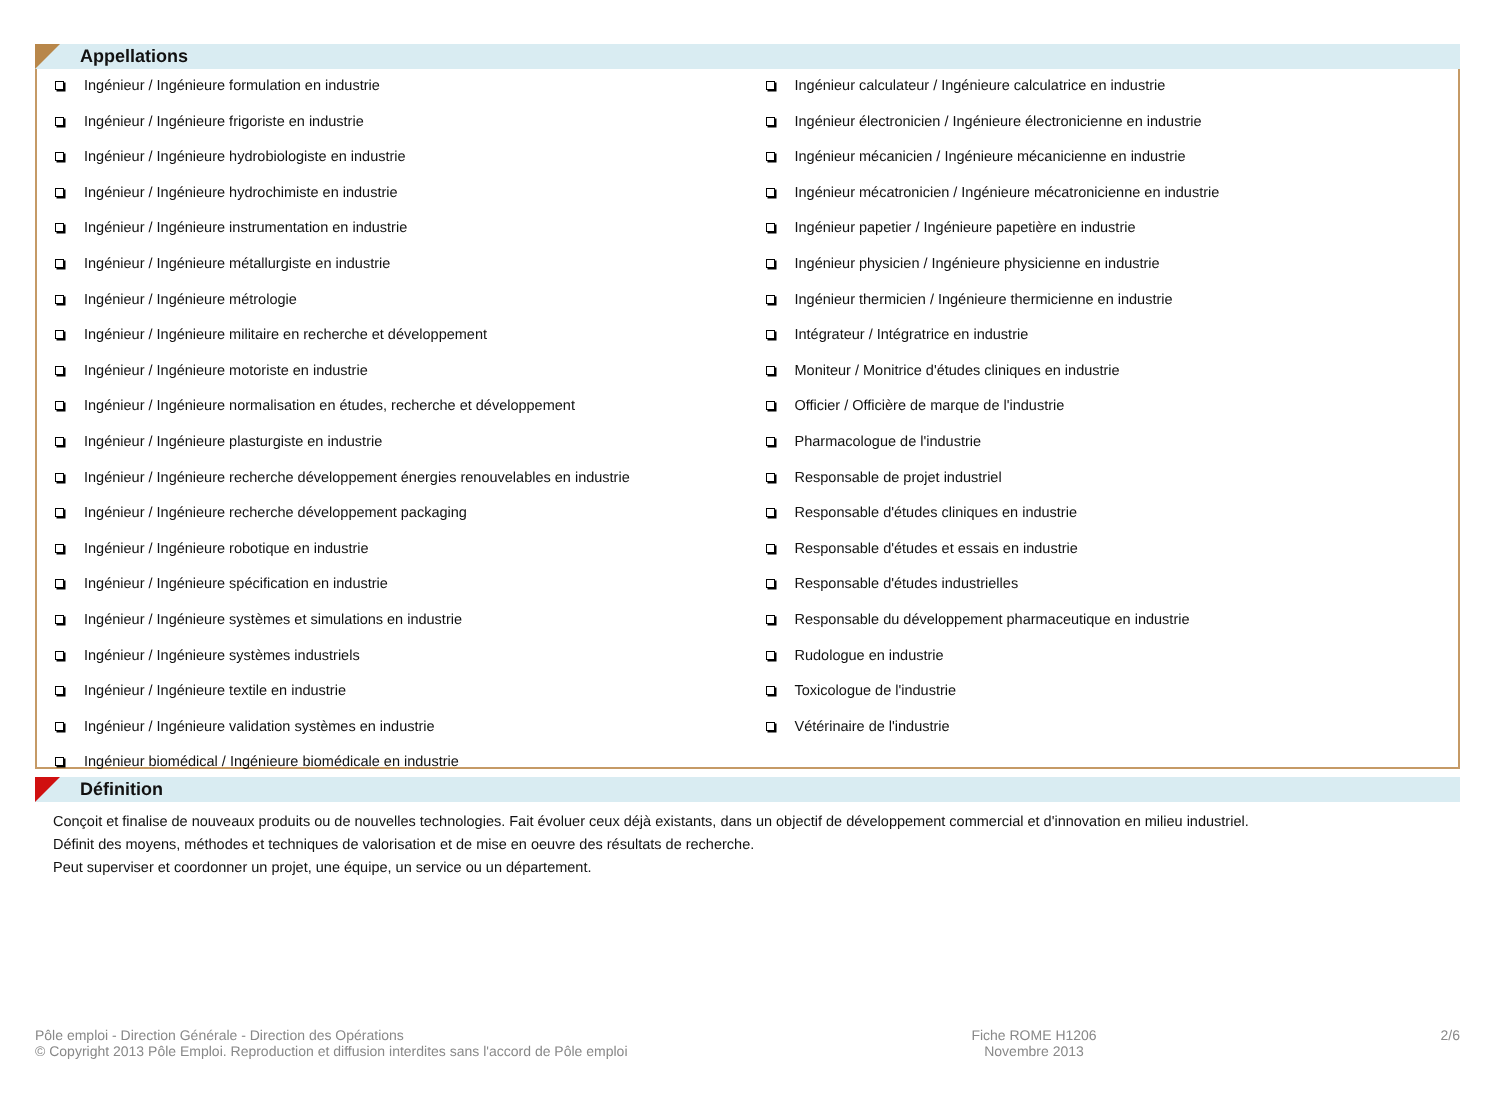Appellations
Ingénieur / Ingénieure formulation en industrie
Ingénieur / Ingénieure frigoriste en industrie
Ingénieur / Ingénieure hydrobiologiste en industrie
Ingénieur / Ingénieure hydrochimiste en industrie
Ingénieur / Ingénieure instrumentation en industrie
Ingénieur / Ingénieure métallurgiste en industrie
Ingénieur / Ingénieure métrologie
Ingénieur / Ingénieure militaire en recherche et développement
Ingénieur / Ingénieure motoriste en industrie
Ingénieur / Ingénieure normalisation en études, recherche et développement
Ingénieur / Ingénieure plasturgiste en industrie
Ingénieur / Ingénieure recherche développement énergies renouvelables en industrie
Ingénieur / Ingénieure recherche développement packaging
Ingénieur / Ingénieure robotique en industrie
Ingénieur / Ingénieure spécification en industrie
Ingénieur / Ingénieure systèmes et simulations en industrie
Ingénieur / Ingénieure systèmes industriels
Ingénieur / Ingénieure textile en industrie
Ingénieur / Ingénieure validation systèmes en industrie
Ingénieur biomédical / Ingénieure biomédicale en industrie
Ingénieur calculateur / Ingénieure calculatrice en industrie
Ingénieur électronicien / Ingénieure électronicienne en industrie
Ingénieur mécanicien / Ingénieure mécanicienne en industrie
Ingénieur mécatronicien / Ingénieure mécatronicienne en industrie
Ingénieur papetier / Ingénieure papetière en industrie
Ingénieur physicien / Ingénieure physicienne en industrie
Ingénieur thermicien / Ingénieure thermicienne en industrie
Intégrateur / Intégratrice en industrie
Moniteur / Monitrice d'études cliniques en industrie
Officier / Officière de marque de l'industrie
Pharmacologue de l'industrie
Responsable de projet industriel
Responsable d'études cliniques en industrie
Responsable d'études et essais en industrie
Responsable d'études industrielles
Responsable du développement pharmaceutique en industrie
Rudologue en industrie
Toxicologue de l'industrie
Vétérinaire de l'industrie
Définition
Conçoit et finalise de nouveaux produits ou de nouvelles technologies. Fait évoluer ceux déjà existants, dans un objectif de développement commercial et d'innovation en milieu industriel.
Définit des moyens, méthodes et techniques de valorisation et de mise en oeuvre des résultats de recherche.
Peut superviser et coordonner un projet, une équipe, un service ou un département.
Pôle emploi - Direction Générale - Direction des Opérations
© Copyright 2013 Pôle Emploi. Reproduction et diffusion interdites sans l'accord de Pôle emploi
Fiche ROME H1206
Novembre 2013
2/6